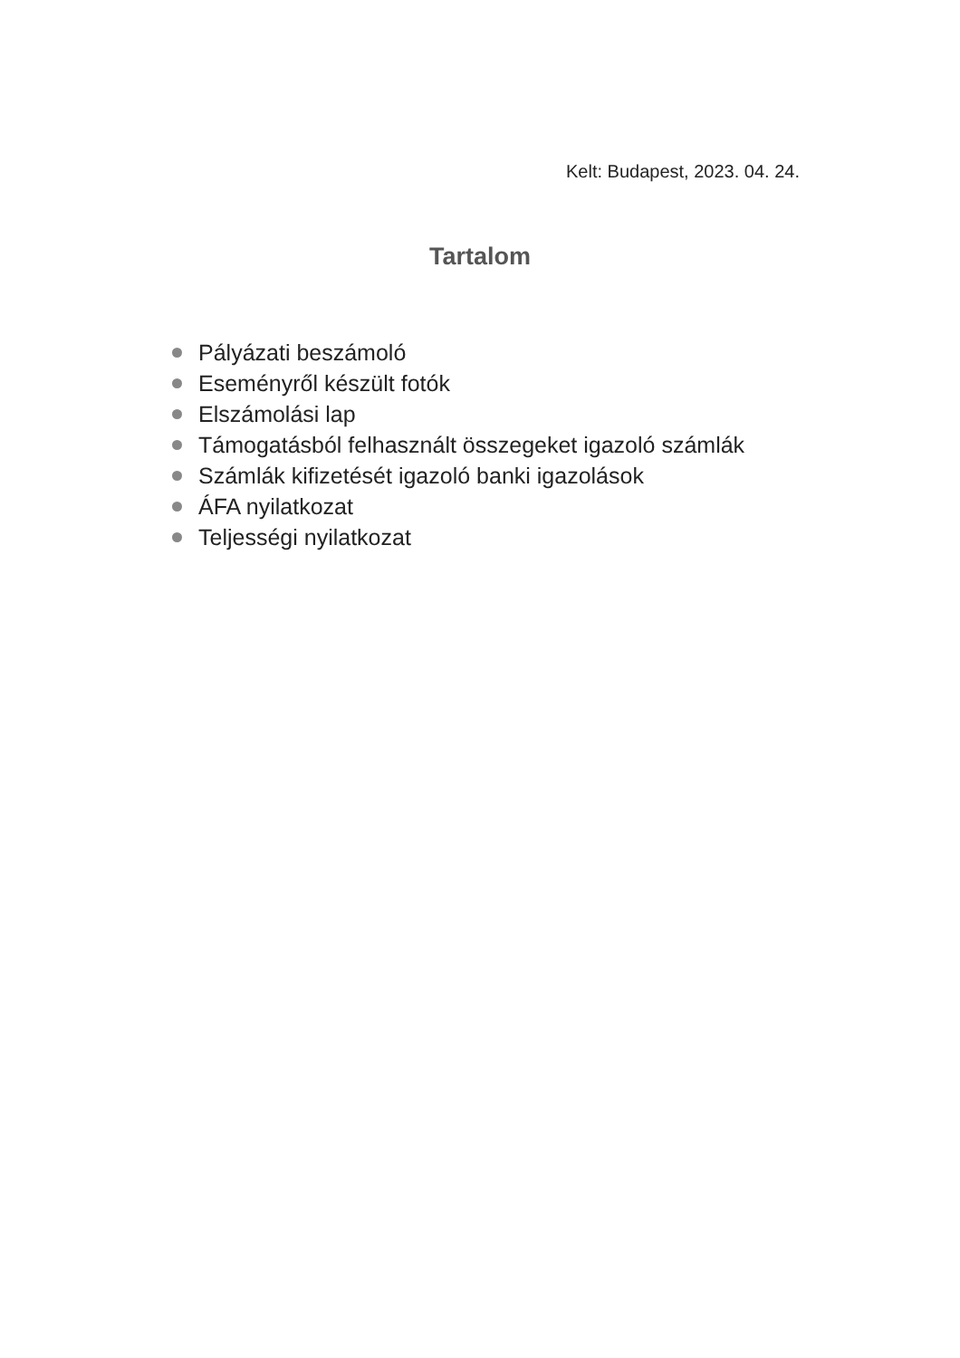Kelt: Budapest, 2023. 04. 24.
Tartalom
Pályázati beszámoló
Eseményről készült fotók
Elszámolási lap
Támogatásból felhasznált összegeket igazoló számlák
Számlák kifizetését igazoló banki igazolások
ÁFA nyilatkozat
Teljességi nyilatkozat